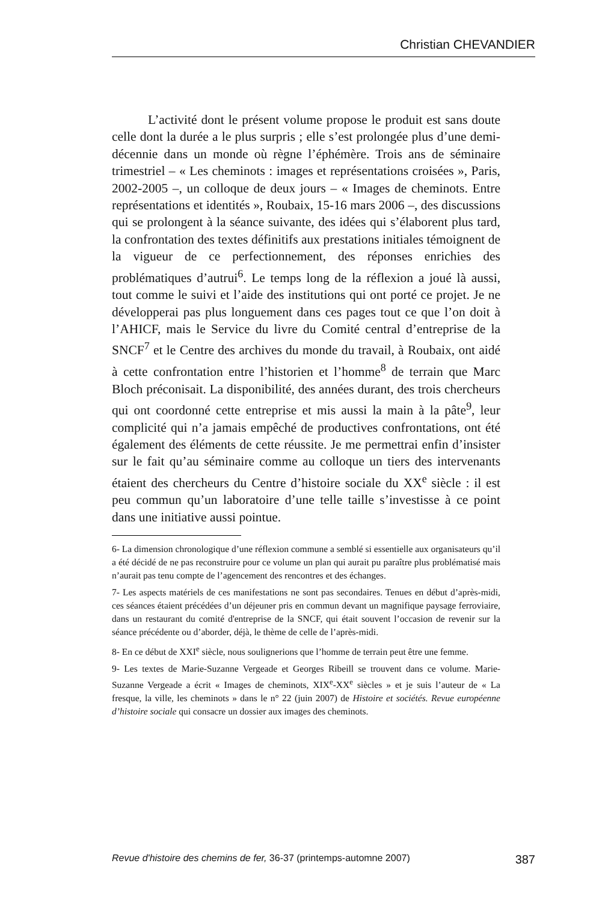Christian CHEVANDIER
L’activité dont le présent volume propose le produit est sans doute celle dont la durée a le plus surpris ; elle s’est prolongée plus d’une demi-décennie dans un monde où règne l’éphémère. Trois ans de séminaire trimestriel – « Les cheminots : images et représentations croisées », Paris, 2002-2005 –, un colloque de deux jours – « Images de cheminots. Entre représentations et identités », Roubaix, 15-16 mars 2006 –, des discussions qui se prolongent à la séance suivante, des idées qui s’élaborent plus tard, la confrontation des textes définitifs aux prestations initiales témoignent de la vigueur de ce perfectionnement, des réponses enrichies des problématiques d’autrui<sup>6</sup>. Le temps long de la réflexion a joué là aussi, tout comme le suivi et l’aide des institutions qui ont porté ce projet. Je ne développerai pas plus longuement dans ces pages tout ce que l’on doit à l’AHICF, mais le Service du livre du Comité central d’entreprise de la SNCF<sup>7</sup> et le Centre des archives du monde du travail, à Roubaix, ont aidé à cette confrontation entre l’historien et l’homme<sup>8</sup> de terrain que Marc Bloch préconisait. La disponibilité, des années durant, des trois chercheurs qui ont coordonné cette entreprise et mis aussi la main à la pâte<sup>9</sup>, leur complicité qui n’a jamais empêché de productives confrontations, ont été également des éléments de cette réussite. Je me permettrai enfin d’insister sur le fait qu’au séminaire comme au colloque un tiers des intervenants étaient des chercheurs du Centre d’histoire sociale du XX<sup>e</sup> siècle : il est peu commun qu’un laboratoire d’une telle taille s’investisse à ce point dans une initiative aussi pointue.
6- La dimension chronologique d’une réflexion commune a semblé si essentielle aux organisateurs qu’il a été décidé de ne pas reconstruire pour ce volume un plan qui aurait pu paraître plus problématisé mais n’aurait pas tenu compte de l’agencement des rencontres et des échanges.
7- Les aspects matériels de ces manifestations ne sont pas secondaires. Tenues en début d’après-midi, ces séances étaient précédées d’un déjeuner pris en commun devant un magnifique paysage ferroviaire, dans un restaurant du comité d'entreprise de la SNCF, qui était souvent l’occasion de revenir sur la séance précédente ou d’aborder, déjà, le thème de celle de l’après-midi.
8- En ce début de XXI<sup>e</sup> siècle, nous soulignerions que l’homme de terrain peut être une femme.
9- Les textes de Marie-Suzanne Vergeade et Georges Ribeill se trouvent dans ce volume. Marie-Suzanne Vergeade a écrit « Images de cheminots, XIX<sup>e</sup>-XX<sup>e</sup> siècles » et je suis l’auteur de « La fresque, la ville, les cheminots » dans le n° 22 (juin 2007) de Histoire et sociétés. Revue européenne d’histoire sociale qui consacre un dossier aux images des cheminots.
Revue d'histoire des chemins de fer, 36-37 (printemps-automne 2007) 387